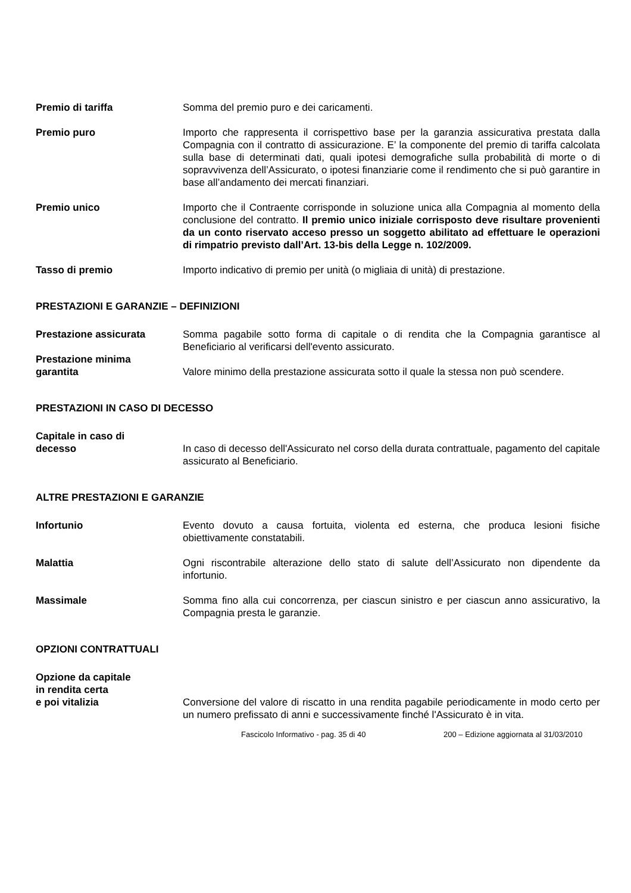Premio di tariffa Somma del premio puro e dei caricamenti.
Premio puro Importo che rappresenta il corrispettivo base per la garanzia assicurativa prestata dalla Compagnia con il contratto di assicurazione. E’ la componente del premio di tariffa calcolata sulla base di determinati dati, quali ipotesi demografiche sulla probabilità di morte o di sopravvivenza dell’Assicurato, o ipotesi finanziarie come il rendimento che si può garantire in base all’andamento dei mercati finanziari.
Premio unico Importo che il Contraente corrisponde in soluzione unica alla Compagnia al momento della conclusione del contratto. Il premio unico iniziale corrisposto deve risultare provenienti da un conto riservato acceso presso un soggetto abilitato ad effettuare le operazioni di rimpatrio previsto dall’Art. 13-bis della Legge n. 102/2009.
Tasso di premio Importo indicativo di premio per unità (o migliaia di unità) di prestazione.
PRESTAZIONI E GARANZIE – DEFINIZIONI
Prestazione assicurata Somma pagabile sotto forma di capitale o di rendita che la Compagnia garantisce al Beneficiario al verificarsi dell'evento assicurato.
Prestazione minima
garantita
Valore minimo della prestazione assicurata sotto il quale la stessa non può scendere.
PRESTAZIONI IN CASO DI DECESSO
Capitale in caso di
decesso
In caso di decesso dell'Assicurato nel corso della durata contrattuale, pagamento del capitale assicurato al Beneficiario.
ALTRE PRESTAZIONI E GARANZIE
Infortunio Evento dovuto a causa fortuita, violenta ed esterna, che produca lesioni fisiche obiettivamente constatabili.
Malattia Ogni riscontrabile alterazione dello stato di salute dell’Assicurato non dipendente da infortunio.
Massimale Somma fino alla cui concorrenza, per ciascun sinistro e per ciascun anno assicurativo, la Compagnia presta le garanzie.
OPZIONI CONTRATTUALI
Opzione da capitale
in rendita certa
e poi vitalizia
Conversione del valore di riscatto in una rendita pagabile periodicamente in modo certo per un numero prefissato di anni e successivamente finché l'Assicurato è in vita.
Fascicolo Informativo - pag. 35 di 40 200 – Edizione aggiornata al 31/03/2010